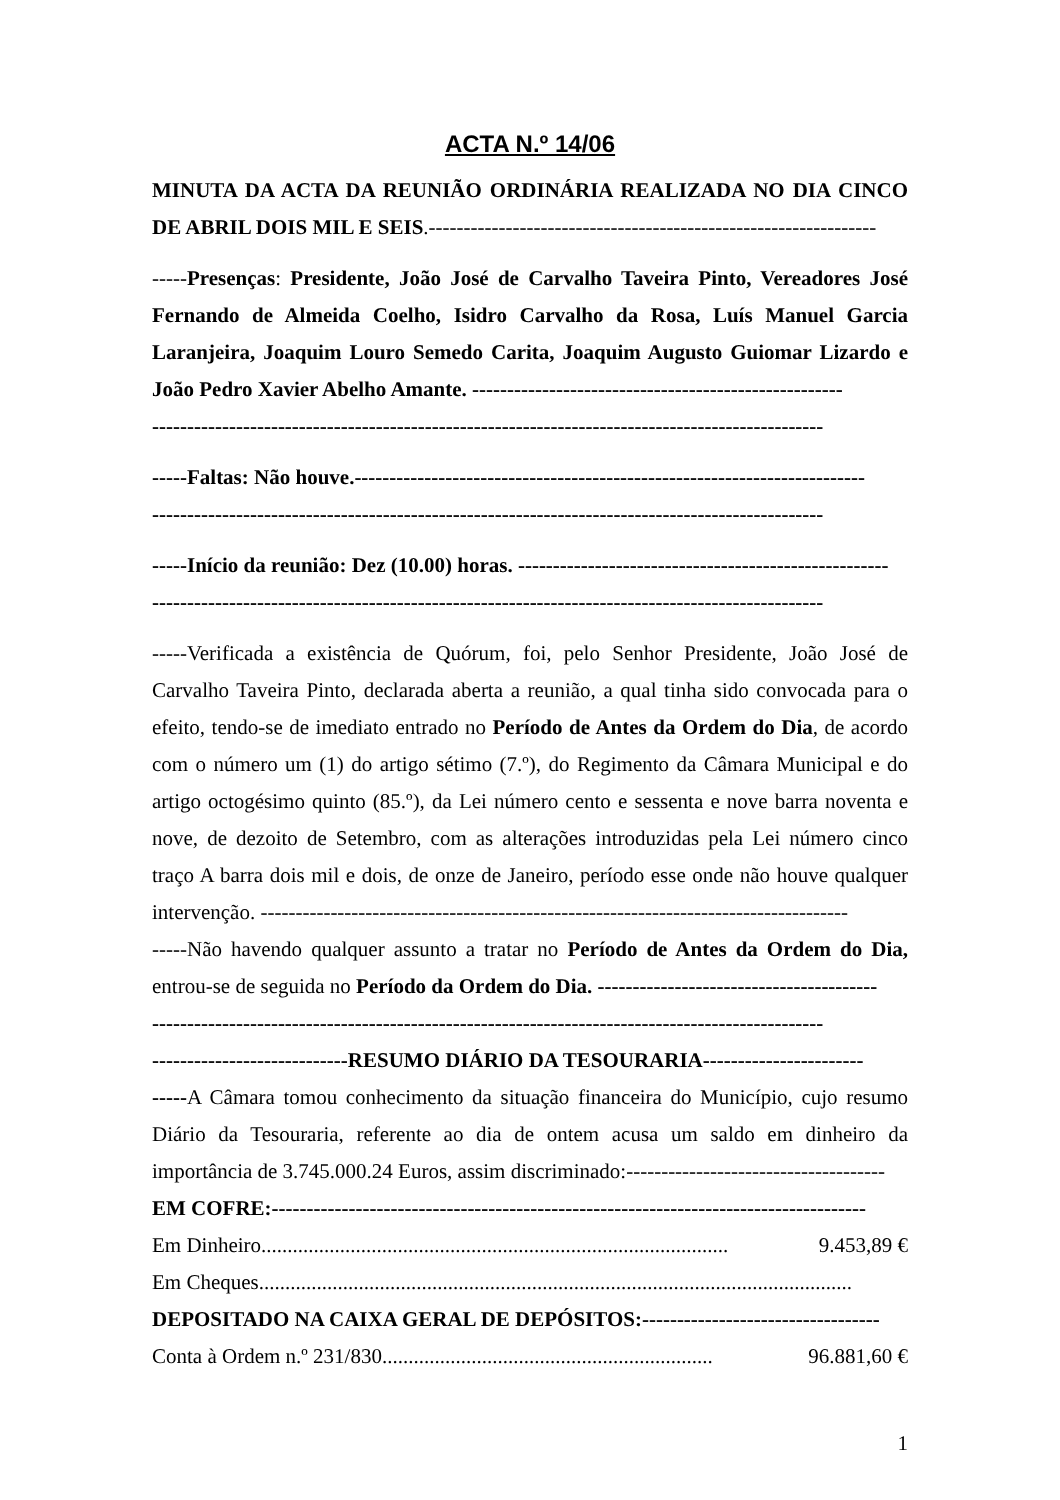ACTA N.º 14/06
MINUTA DA ACTA DA REUNIÃO ORDINÁRIA REALIZADA NO DIA CINCO DE ABRIL DOIS MIL E SEIS.----------------------------------------------------------------
-----Presenças: Presidente, João José de Carvalho Taveira Pinto, Vereadores José Fernando de Almeida Coelho, Isidro Carvalho da Rosa, Luís Manuel Garcia Laranjeira, Joaquim Louro Semedo Carita, Joaquim Augusto Guiomar Lizardo e João Pedro Xavier Abelho Amante. -----------------------------------------------------
------------------------------------------------------------------------------------------------
-----Faltas: Não houve.-------------------------------------------------------------------------
------------------------------------------------------------------------------------------------
-----Início da reunião: Dez (10.00) horas. -----------------------------------------------------
------------------------------------------------------------------------------------------------
-----Verificada a existência de Quórum, foi, pelo Senhor Presidente, João José de Carvalho Taveira Pinto, declarada aberta a reunião, a qual tinha sido convocada para o efeito, tendo-se de imediato entrado no Período de Antes da Ordem do Dia, de acordo com o número um (1) do artigo sétimo (7.º), do Regimento da Câmara Municipal e do artigo octogésimo quinto (85.º), da Lei número cento e sessenta e nove barra noventa e nove, de dezoito de Setembro, com as alterações introduzidas pela Lei número cinco traço A barra dois mil e dois, de onze de Janeiro, período esse onde não houve qualquer intervenção. ------------------------------------------------------------------------------------
-----Não havendo qualquer assunto a tratar no Período de Antes da Ordem do Dia, entrou-se de seguida no Período da Ordem do Dia. ----------------------------------------
------------------------------------------------------------------------------------------------
----------------------------RESUMO DIÁRIO DA TESOURARIA-----------------------
-----A Câmara tomou conhecimento da situação financeira do Município, cujo resumo Diário da Tesouraria, referente ao dia de ontem acusa um saldo em dinheiro da importância de 3.745.000.24 Euros, assim discriminado:-------------------------------------
EM COFRE:-------------------------------------------------------------------------------------
Em Dinheiro......................................................................................... 9.453,89 €
Em Cheques.................................................................................................................
DEPOSITADO NA CAIXA GERAL DE DEPÓSITOS:----------------------------------
Conta à Ordem n.º 231/830............................................................... 96.881,60 €
1